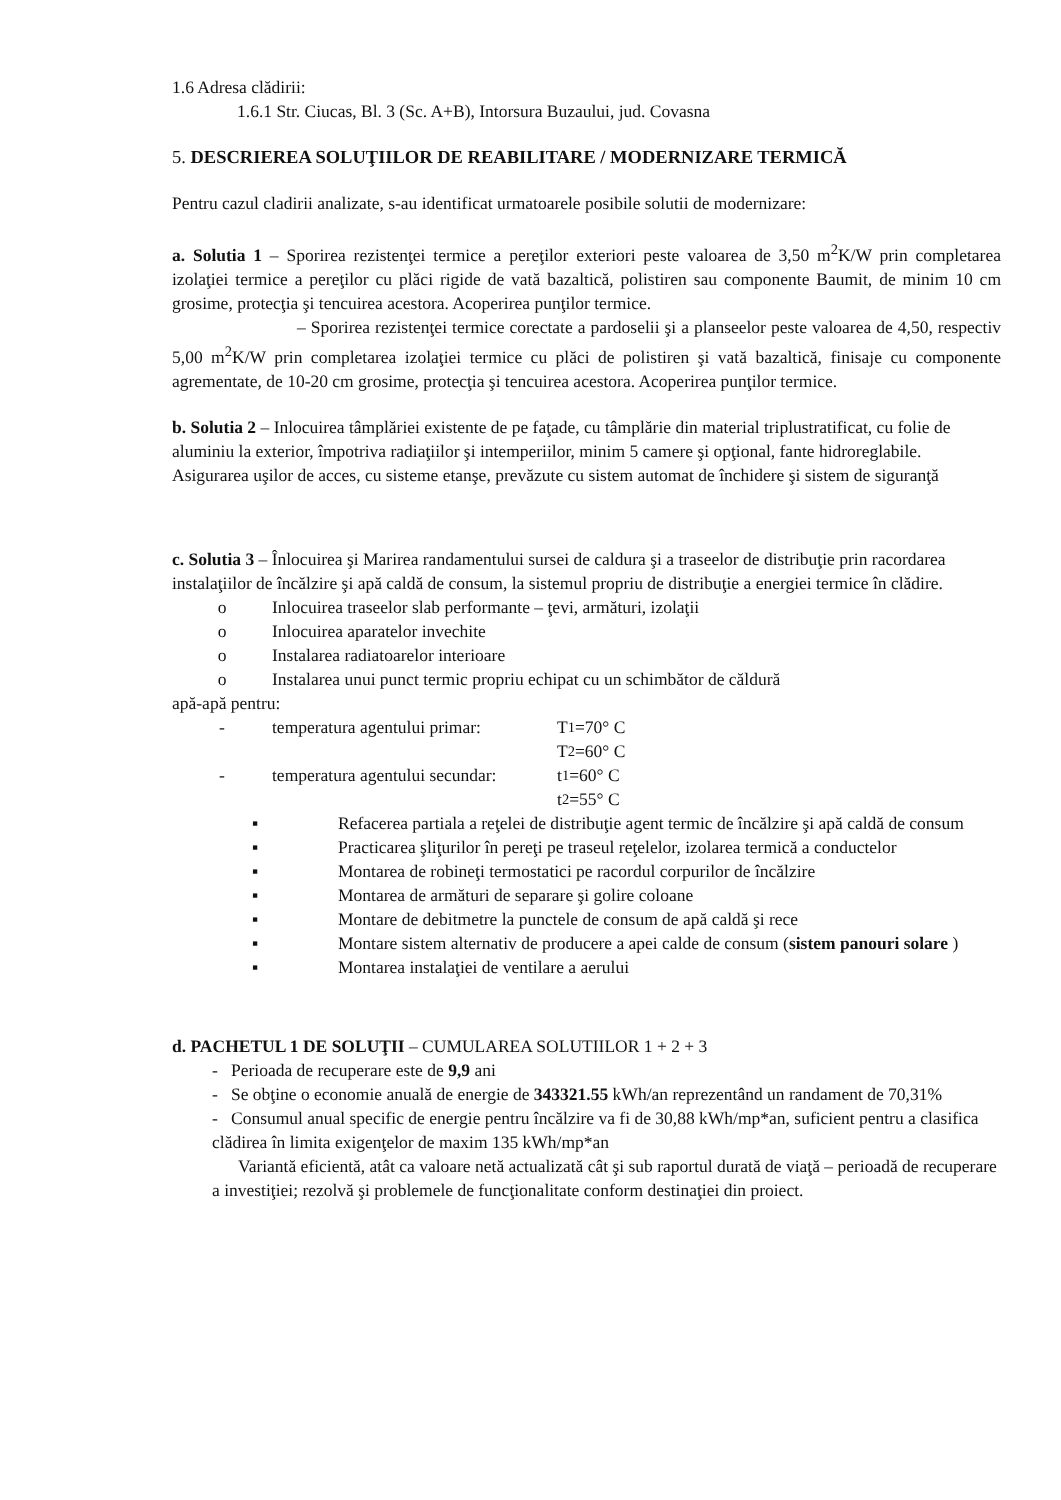1.6 Adresa clădirii:
1.6.1 Str. Ciucas, Bl. 3 (Sc. A+B), Intorsura Buzaului, jud. Covasna
5. DESCRIEREA SOLUŢIILOR DE REABILITARE / MODERNIZARE TERMICĂ
Pentru cazul cladirii analizate, s-au identificat urmatoarele posibile solutii de modernizare:
a. Solutia 1 – Sporirea rezistenţei termice a pereţilor exteriori peste valoarea de 3,50 m<sup>2</sup>K/W prin completarea izolaţiei termice a pereţilor cu plăci rigide de vată bazaltică, polistiren sau componente Baumit, de minim 10 cm grosime, protecţia şi tencuirea acestora. Acoperirea punţilor termice.
– Sporirea rezistenţei termice corectate a pardoselii şi a planseelor peste valoarea de 4,50, respectiv 5,00 m<sup>2</sup>K/W prin completarea izolaţiei termice cu plăci de polistiren şi vată bazaltică, finisaje cu componente agrementate, de 10-20 cm grosime, protecţia şi tencuirea acestora. Acoperirea punţilor termice.
b. Solutia 2 – Inlocuirea tâmplăriei existente de pe faţade, cu tâmplărie din material triplustratificat, cu folie de aluminiu la exterior, împotriva radiaţiilor şi intemperiilor, minim 5 camere şi opţional, fante hidroreglabile. Asigurarea uşilor de acces, cu sisteme etanşe, prevăzute cu sistem automat de închidere şi sistem de siguranţă
c. Solutia 3 – Înlocuirea şi Marirea randamentului sursei de caldura şi a traseelor de distribuţie prin racordarea instalaţiilor de încălzire şi apă caldă de consum, la sistemul propriu de distribuţie a energiei termice în clădire.
o Inlocuirea traseelor slab performante – ţevi, armături, izolaţii
o Inlocuirea aparatelor invechite
o Instalarea radiatoarelor interioare
o Instalarea unui punct termic propriu echipat cu un schimbător de căldură
apă-apă pentru:
- temperatura agentului primar: T<sub>1</sub>=70° C
T<sub>2</sub>=60° C
- temperatura agentului secundar: t<sub>1</sub>=60° C
t<sub>2</sub>=55° C
▪ Refacerea partiala a reţelei de distribuţie agent termic de încălzire şi apă caldă de consum
▪ Practicarea şliţurilor în pereţi pe traseul reţelelor, izolarea termică a conductelor
▪ Montarea de robineţi termostatici pe racordul corpurilor de încălzire
▪ Montarea de armături de separare şi golire coloane
▪ Montare de debitmetre la punctele de consum de apă caldă şi rece
▪ Montare sistem alternativ de producere a apei calde de consum (sistem panouri solare )
▪ Montarea instalaţiei de ventilare a aerului
d. PACHETUL 1 DE SOLUŢII – CUMULAREA SOLUTIILOR 1 + 2 + 3
- Perioada de recuperare este de 9,9 ani
- Se obţine o economie anuală de energie de 343321.55 kWh/an reprezentând un randament de 70,31%
- Consumul anual specific de energie pentru încălzire va fi de 30,88 kWh/mp*an, suficient pentru a clasifica clădirea în limita exigenţelor de maxim 135 kWh/mp*an
Variantă eficientă, atât ca valoare netă actualizată cât şi sub raportul durată de viaţă – perioadă de recuperare a investiţiei; rezolvă şi problemele de funcţionalitate conform destinaţiei din proiect.